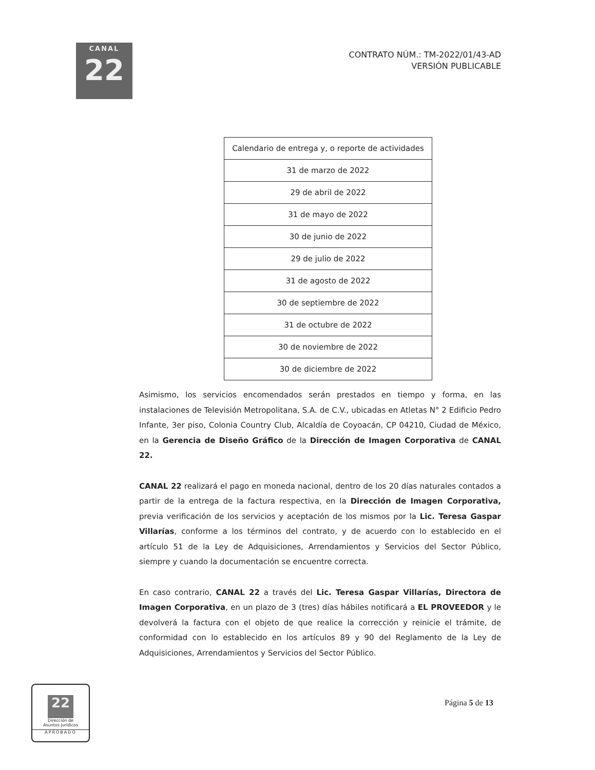CANAL
22
CONTRATO NÚM.: TM-2022/01/43-AD
VERSIÓN PUBLICABLE
| Calendario de entrega y, o reporte de actividades |
| --- |
| 31 de marzo de 2022 |
| 29 de abril de 2022 |
| 31 de mayo de 2022 |
| 30 de junio de 2022 |
| 29 de julio de 2022 |
| 31 de agosto de 2022 |
| 30 de septiembre de 2022 |
| 31 de octubre de 2022 |
| 30 de noviembre de 2022 |
| 30 de diciembre de 2022 |
Asimismo, los servicios encomendados serán prestados en tiempo y forma, en las instalaciones de Televisión Metropolitana, S.A. de C.V., ubicadas en Atletas N° 2 Edificio Pedro Infante, 3er piso, Colonia Country Club, Alcaldía de Coyoacán, CP 04210, Ciudad de México, en la Gerencia de Diseño Gráfico de la Dirección de Imagen Corporativa de CANAL 22.
CANAL 22 realizará el pago en moneda nacional, dentro de los 20 días naturales contados a partir de la entrega de la factura respectiva, en la Dirección de Imagen Corporativa, previa verificación de los servicios y aceptación de los mismos por la Lic. Teresa Gaspar Villarías, conforme a los términos del contrato, y de acuerdo con lo establecido en el artículo 51 de la Ley de Adquisiciones, Arrendamientos y Servicios del Sector Público, siempre y cuando la documentación se encuentre correcta.
En caso contrario, CANAL 22 a través del Lic. Teresa Gaspar Villarías, Directora de Imagen Corporativa, en un plazo de 3 (tres) días hábiles notificará a EL PROVEEDOR y le devolverá la factura con el objeto de que realice la corrección y reinicie el trámite, de conformidad con lo establecido en los artículos 89 y 90 del Reglamento de la Ley de Adquisiciones, Arrendamientos y Servicios del Sector Público.
22
Dirección de
Asuntos Jurídicos
APROBADO
Página 5 de 13